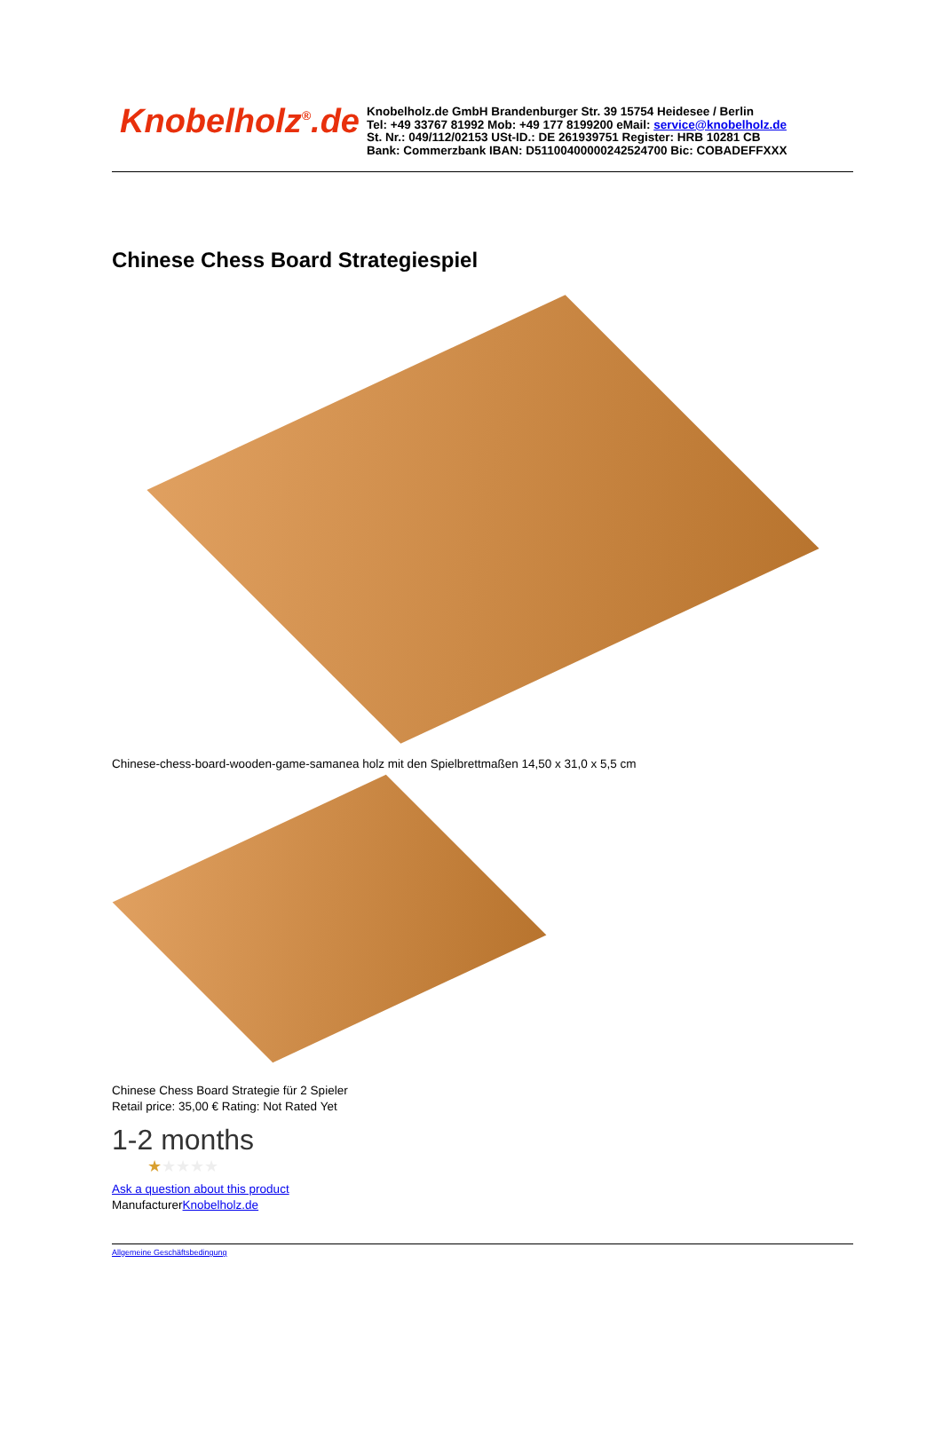Knobelholz<sup>®</sup>.de
Knobelholz.de GmbH Brandenburger Str. 39 15754 Heidesee / Berlin
Tel: +49 33767 81992 Mob: +49 177 8199200 eMail: service@knobelholz.de
St. Nr.: 049/112/02153 USt-ID.: DE 261939751 Register: HRB 10281 CB
Bank: Commerzbank IBAN: D51100400000242524700 Bic: COBADEFFXXX
Chinese Chess Board Strategiespiel
Chinese-chess-board-wooden-game-samanea holz mit den Spielbrettmaßen 14,50 x 31,0 x 5,5 cm
Chinese Chess Board Strategie für 2 Spieler
Retail price: 35,00 € Rating: Not Rated Yet
1-2 months
★★★★★
Ask a question about this product
ManufacturerKnobelholz.de
Allgemeine Geschäftsbedingung